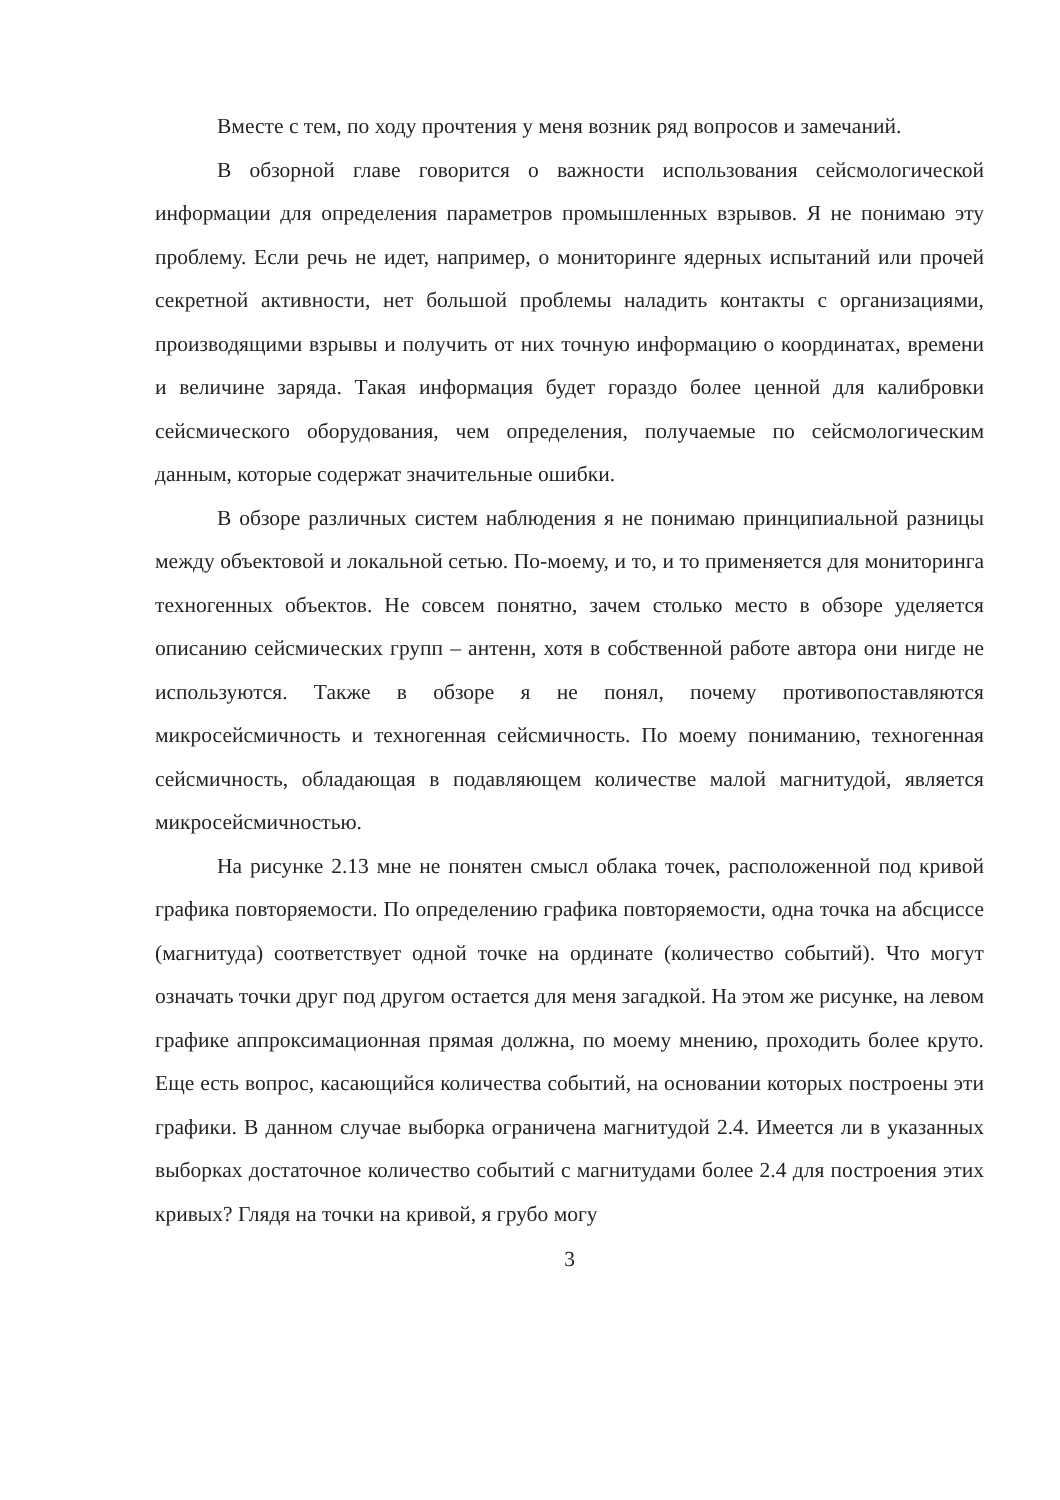Вместе с тем, по ходу прочтения у меня возник ряд вопросов и замечаний.
В обзорной главе говорится о важности использования сейсмологической информации для определения параметров промышленных взрывов. Я не понимаю эту проблему. Если речь не идет, например, о мониторинге ядерных испытаний или прочей секретной активности, нет большой проблемы наладить контакты с организациями, производящими взрывы и получить от них точную информацию о координатах, времени и величине заряда. Такая информация будет гораздо более ценной для калибровки сейсмического оборудования, чем определения, получаемые по сейсмологическим данным, которые содержат значительные ошибки.
В обзоре различных систем наблюдения я не понимаю принципиальной разницы между объектовой и локальной сетью. По-моему, и то, и то применяется для мониторинга техногенных объектов. Не совсем понятно, зачем столько место в обзоре уделяется описанию сейсмических групп – антенн, хотя в собственной работе автора они нигде не используются. Также в обзоре я не понял, почему противопоставляются микросейсмичность и техногенная сейсмичность. По моему пониманию, техногенная сейсмичность, обладающая в подавляющем количестве малой магнитудой, является микросейсмичностью.
На рисунке 2.13 мне не понятен смысл облака точек, расположенной под кривой графика повторяемости. По определению графика повторяемости, одна точка на абсциссе (магнитуда) соответствует одной точке на ординате (количество событий). Что могут означать точки друг под другом остается для меня загадкой. На этом же рисунке, на левом графике аппроксимационная прямая должна, по моему мнению, проходить более круто. Еще есть вопрос, касающийся количества событий, на основании которых построены эти графики. В данном случае выборка ограничена магнитудой 2.4. Имеется ли в указанных выборках достаточное количество событий с магнитудами более 2.4 для построения этих кривых? Глядя на точки на кривой, я грубо могу
3